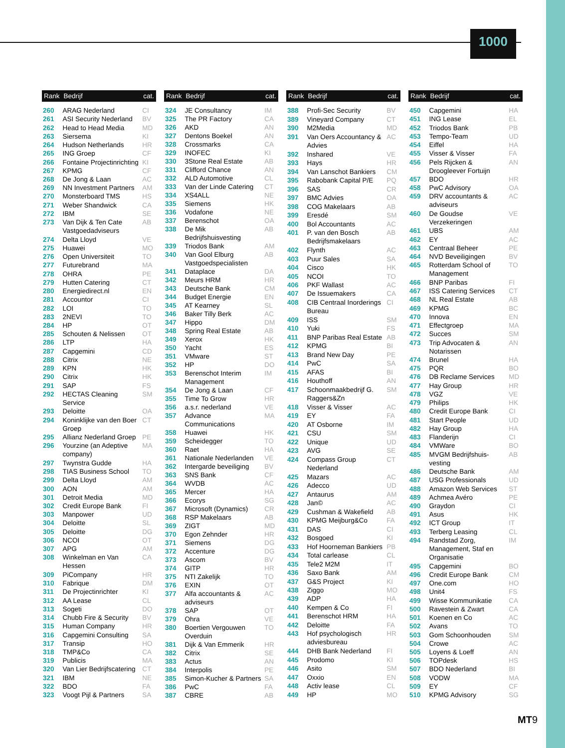1000
| Rank | Bedrijf | cat. |
| --- | --- | --- |
| 260 | ARAG Nederland | CI |
| 261 | ASI Security Nederland | BV |
| 262 | Head to Head Media | MD |
| 263 | Siersema | KI |
| 264 | Hudson Netherlands | HR |
| 265 | ING Groep | CF |
| 266 | Fontaine Projectinrichting | KI |
| 267 | KPMG | CF |
| 268 | De Jong & Laan | AC |
| 269 | NN Investment Partners | AM |
| 270 | Monsterboard TMS | HS |
| 271 | Weber Shandwick | CA |
| 272 | IBM | SE |
| 273 | Van Dijk & Ten Cate Vastgoedadviseurs | AB |
| 274 | Delta Lloyd | VE |
| 275 | Huawei | MO |
| 276 | Open Universiteit | TO |
| 277 | Futurebrand | MA |
| 278 | OHRA | PE |
| 279 | Hutten Catering | CT |
| 280 | Energiedirect.nl | EN |
| 281 | Accountor | CI |
| 282 | LOI | TO |
| 283 | 2NEVI | TO |
| 284 | HP | OT |
| 285 | Schouten & Nelissen | OT |
| 286 | LTP | HA |
| 287 | Capgemini | CD |
| 288 | Citrix | NE |
| 289 | KPN | HK |
| 290 | Citrix | HK |
| 291 | SAP | FS |
| 292 | HECTAS Cleaning Service | SM |
| 293 | Deloitte | OA |
| 294 | Koninklijke van den Boer Groep | CT |
| 295 | Allianz Nederland Groep | PE |
| 296 | Yourzine (an Adeptive company) | MA |
| 297 | Twynstra Gudde | HA |
| 298 | TIAS Business School | TO |
| 299 | Delta Lloyd | AM |
| 300 | AON | AM |
| 301 | Detroit Media | MD |
| 302 | Credit Europe Bank | FI |
| 303 | Manpower | UD |
| 304 | Deloitte | SL |
| 305 | Deloitte | DG |
| 306 | NCOI | OT |
| 307 | APG | AM |
| 308 | Winkelman en Van Hessen | CA |
| 309 | PiCompany | HR |
| 310 | Fabrique | DM |
| 311 | De Projectinrichter | KI |
| 312 | AA Lease | CL |
| 313 | Sogeti | DO |
| 314 | Chubb Fire & Security | BV |
| 315 | Human Company | HR |
| 316 | Capgemini Consulting | SA |
| 317 | Transip | HO |
| 318 | TMP&Co | CA |
| 319 | Publicis | MA |
| 320 | Van Lier Bedrijfscatering | CT |
| 321 | IBM | NE |
| 322 | BDO | FA |
| 323 | Voogt Pijl & Partners | SA |
| Rank | Bedrijf | cat. |
| --- | --- | --- |
| 324 | JE Consultancy | IM |
| 325 | The PR Factory | CA |
| 326 | AKD | AN |
| 327 | Dentons Boekel | AN |
| 328 | Crossmarks | CA |
| 329 | INOFEC | KI |
| 330 | 3Stone Real Estate | AB |
| 331 | Clifford Chance | AN |
| 332 | ALD Automotive | CL |
| 333 | Van der Linde Catering | CT |
| 334 | XS4ALL | NE |
| 335 | Siemens | HK |
| 336 | Vodafone | NE |
| 337 | Berenschot | OA |
| 338 | De Mik Bedrijfshuisvesting | AB |
| 339 | Triodos Bank | AM |
| 340 | Van Gool Elburg Vastgoedspecialisten | AB |
| 341 | Dataplace | DA |
| 342 | Meurs HRM | HR |
| 343 | Deutsche Bank | CM |
| 344 | Budget Energie | EN |
| 345 | AT Kearney | SL |
| 346 | Baker Tilly Berk | AC |
| 347 | Hippo | DM |
| 348 | Spring Real Estate | AB |
| 349 | Xerox | HK |
| 350 | Yacht | ES |
| 351 | VMware | ST |
| 352 | HP | DO |
| 353 | Berenschot Interim Management | IM |
| 354 | De Jong & Laan | CF |
| 355 | Time To Grow | HR |
| 356 | a.s.r. nederland | VE |
| 357 | Advance Communications | MA |
| 358 | Huawei | HK |
| 359 | Scheidegger | TO |
| 360 | Raet | HA |
| 361 | Nationale Nederlanden | VE |
| 362 | Intergarde beveiliging | BV |
| 363 | SNS Bank | CF |
| 364 | WVDB | AC |
| 365 | Mercer | HA |
| 366 | Ecorys | SG |
| 367 | Microsoft (Dynamics) | CR |
| 368 | RSP Makelaars | AB |
| 369 | ZIGT | MD |
| 370 | Egon Zehnder | HR |
| 371 | Siemens | DG |
| 372 | Accenture | DG |
| 373 | Ascom | BV |
| 374 | GITP | HR |
| 375 | NTI Zakelijk | TO |
| 376 | EXIN | OT |
| 377 | Alfa accountants & adviseurs | AC |
| 378 | SAP | OT |
| 379 | Ohra | VE |
| 380 | Boertien Vergouwen Overduin | TO |
| 381 | Dijk & Van Emmerik | HR |
| 382 | Citrix | SE |
| 383 | Actus | AN |
| 384 | Interpolis | PE |
| 385 | Simon-Kucher & Partners | SA |
| 386 | PwC | FA |
| 387 | CBRE | AB |
| Rank | Bedrijf | cat. |
| --- | --- | --- |
| 388 | Profi-Sec Security | BV |
| 389 | Vineyard Company | CT |
| 390 | M2Media | MD |
| 391 | Van Oers Accountancy & Advies | AC |
| 392 | Inshared | VE |
| 393 | Hays | HR |
| 394 | Van Lanschot Bankiers | CM |
| 395 | Rabobank Capital P/E | PQ |
| 396 | SAS | CR |
| 397 | BMC Advies | OA |
| 398 | COG Makelaars | AB |
| 399 | Eresdé | SM |
| 400 | Bol Accountants | AC |
| 401 | P. van den Bosch Bedrijfsmakelaars | AB |
| 402 | Flynth | AC |
| 403 | Puur Sales | SA |
| 404 | Cisco | HK |
| 405 | NCOI | TO |
| 406 | PKF Wallast | AC |
| 407 | De Issuemakers | CA |
| 408 | CIB Centraal Inorderings Bureau | CI |
| 409 | ISS | SM |
| 410 | Yuki | FS |
| 411 | BNP Paribas Real Estate | AB |
| 412 | KPMG | BI |
| 413 | Brand New Day | PE |
| 414 | PwC | SA |
| 415 | AFAS | BI |
| 416 | Houthoff | AN |
| 417 | Schoonmaakbedrijf G. Raggers&Zn | SM |
| 418 | Visser & Visser | AC |
| 419 | EY | FA |
| 420 | AT Osborne | IM |
| 421 | CSU | SM |
| 422 | Unique | UD |
| 423 | AVG | SE |
| 424 | Compass Group Nederland | CT |
| 425 | Mazars | AC |
| 426 | Adecco | UD |
| 427 | Antaurus | AM |
| 428 | Jan© | AC |
| 429 | Cushman & Wakefield | AB |
| 430 | KPMG Meijburg&Co | FA |
| 431 | DAS | CI |
| 432 | Bosgoed | KI |
| 433 | Hof Hoorneman Bankiers | PB |
| 434 | Total carlease | CL |
| 435 | Tele2 M2M | IT |
| 436 | Saxo Bank | AM |
| 437 | G&S Project | KI |
| 438 | Ziggo | MO |
| 439 | ADP | HA |
| 440 | Kempen & Co | FI |
| 441 | Berenschot HRM | HA |
| 442 | Deloitte | FA |
| 443 | Hof psychologisch adviesbureau | HR |
| 444 | DHB Bank Nederland | FI |
| 445 | Prodomo | KI |
| 446 | Asito | SM |
| 447 | Oxxio | EN |
| 448 | Activ lease | CL |
| 449 | HP | MO |
| Rank | Bedrijf | cat. |
| --- | --- | --- |
| 450 | Capgemini | HA |
| 451 | ING Lease | EL |
| 452 | Triodos Bank | PB |
| 453 | Tempo-Team | UD |
| 454 | Eiffel | HA |
| 455 | Visser & Visser | FA |
| 456 | Pels Rijcken & Droogleever Fortuijn | AN |
| 457 | BDO | HR |
| 458 | PwC Advisory | OA |
| 459 | DRV accountants & adviseurs | AC |
| 460 | De Goudse Verzekeringen | VE |
| 461 | UBS | AM |
| 462 | EY | AC |
| 463 | Centraal Beheer | PE |
| 464 | NVD Beveiligingen | BV |
| 465 | Rotterdam School of Management | TO |
| 466 | BNP Paribas | FI |
| 467 | ISS Catering Services | CT |
| 468 | NL Real Estate | AB |
| 469 | KPMG | BC |
| 470 | Innova | EN |
| 471 | Effectgroep | MA |
| 472 | Succes | SM |
| 473 | Trip Advocaten & Notarissen | AN |
| 474 | Brunel | HA |
| 475 | PQR | BO |
| 476 | DB Reclame Services | MD |
| 477 | Hay Group | HR |
| 478 | VGZ | VE |
| 479 | Philips | HK |
| 480 | Credit Europe Bank | CI |
| 481 | Start People | UD |
| 482 | Hay Group | HA |
| 483 | Flanderijn | CI |
| 484 | VMWare | BO |
| 485 | MVGM Bedrijfshuis-vesting | AB |
| 486 | Deutsche Bank | AM |
| 487 | USG Professionals | UD |
| 488 | Amazon Web Services | ST |
| 489 | Achmea Avéro | PE |
| 490 | Graydon | CI |
| 491 | Asus | HK |
| 492 | ICT Group | IT |
| 493 | Terberg Leasing | CL |
| 494 | Randstad Zorg, Management, Staf en Organisatie | IM |
| 495 | Capgemini | BO |
| 496 | Credit Europe Bank | CM |
| 497 | One.com | HO |
| 498 | Unit4 | FS |
| 499 | Wisse Kommunikatie | CA |
| 500 | Ravestein & Zwart | CA |
| 501 | Koenen en Co | AC |
| 502 | Avans | TO |
| 503 | Gom Schoonhouden | SM |
| 504 | Crowe | AC |
| 505 | Loyens & Loeff | AN |
| 506 | TOPdesk | HS |
| 507 | BDO Nederland | BI |
| 508 | VODW | MA |
| 509 | EY | CF |
| 510 | KPMG Advisory | SG |
MT9